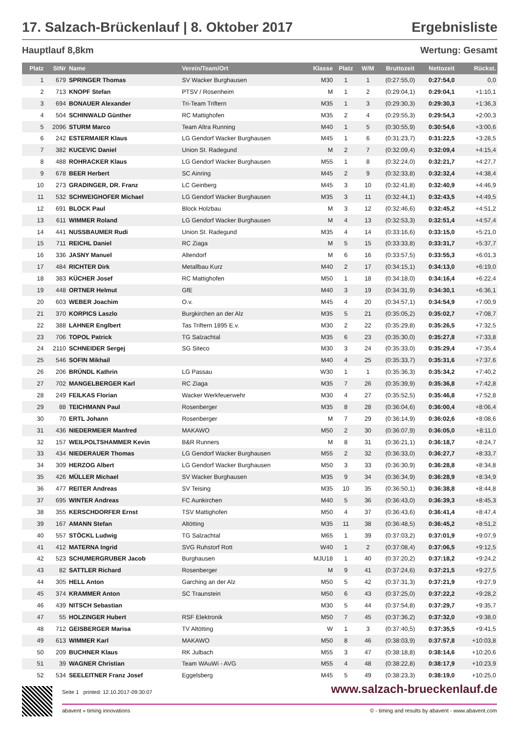17. Salzach-Brückenlauf | 8. Oktober 2017 Ergebnisliste
Hauptlauf 8,8km Wertung: Gesamt
| Platz | StNr | Name | Verein/Team/Ort | Klasse | Platz | W/M | Bruttozeit | Nettozeit | Rückst. |
| --- | --- | --- | --- | --- | --- | --- | --- | --- | --- |
| 1 | 679 | SPRINGER Thomas | SV Wacker Burghausen | M30 | 1 | 1 | (0:27:55,0) | 0:27:54,0 | 0,0 |
| 2 | 713 | KNOPF Stefan | PTSV / Rosenheim | M | 1 | 2 | (0:29:04,1) | 0:29:04,1 | +1:10,1 |
| 3 | 694 | BONAUER Alexander | Tri-Team Triftern | M35 | 1 | 3 | (0:29:30,3) | 0:29:30,3 | +1:36,3 |
| 4 | 504 | SCHINWALD Günther | RC Mattighofen | M35 | 2 | 4 | (0:29:55,3) | 0:29:54,3 | +2:00,3 |
| 5 | 2096 | STURM Marco | Team Altra Running | M40 | 1 | 5 | (0:30:55,9) | 0:30:54,6 | +3:00,6 |
| 6 | 242 | ESTERMAIER Klaus | LG Gendorf Wacker Burghausen | M45 | 1 | 6 | (0:31:23,7) | 0:31:22,5 | +3:28,5 |
| 7 | 382 | KUCEVIC Daniel | Union St. Radegund | M | 2 | 7 | (0:32:09,4) | 0:32:09,4 | +4:15,4 |
| 8 | 488 | ROHRACKER Klaus | LG Gendorf Wacker Burghausen | M55 | 1 | 8 | (0:32:24,0) | 0:32:21,7 | +4:27,7 |
| 9 | 678 | BEER Herbert | SC Ainring | M45 | 2 | 9 | (0:32:33,8) | 0:32:32,4 | +4:38,4 |
| 10 | 273 | GRADINGER, DR. Franz | LC Geinberg | M45 | 3 | 10 | (0:32:41,8) | 0:32:40,9 | +4:46,9 |
| 11 | 532 | SCHWEIGHOFER Michael | LG Gendorf Wacker Burghausen | M35 | 3 | 11 | (0:32:44,1) | 0:32:43,5 | +4:49,5 |
| 12 | 691 | BLOCK Paul | Block Holzbau | M | 3 | 12 | (0:32:46,6) | 0:32:45,2 | +4:51,2 |
| 13 | 611 | WIMMER Roland | LG Gendorf Wacker Burghausen | M | 4 | 13 | (0:32:53,3) | 0:32:51,4 | +4:57,4 |
| 14 | 441 | NUSSBAUMER Rudi | Union St. Radegund | M35 | 4 | 14 | (0:33:16,6) | 0:33:15,0 | +5:21,0 |
| 15 | 711 | REICHL Daniel | RC Ziaga | M | 5 | 15 | (0:33:33,8) | 0:33:31,7 | +5:37,7 |
| 16 | 336 | JASNY Manuel | Altendorf | M | 6 | 16 | (0:33:57,5) | 0:33:55,3 | +6:01,3 |
| 17 | 484 | RICHTER Dirk | Metallbau Kurz | M40 | 2 | 17 | (0:34:15,1) | 0:34:13,0 | +6:19,0 |
| 18 | 383 | KÜCHER Josef | RC Mattighofen | M50 | 1 | 18 | (0:34:18,0) | 0:34:16,4 | +6:22,4 |
| 19 | 448 | ORTNER Helmut | GfE | M40 | 3 | 19 | (0:34:31,9) | 0:34:30,1 | +6:36,1 |
| 20 | 603 | WEBER Joachim | O.v. | M45 | 4 | 20 | (0:34:57,1) | 0:34:54,9 | +7:00,9 |
| 21 | 370 | KORPICS Laszlo | Burgkirchen an der Alz | M35 | 5 | 21 | (0:35:05,2) | 0:35:02,7 | +7:08,7 |
| 22 | 388 | LAHNER Englbert | Tas Triftern 1895 E.v. | M30 | 2 | 22 | (0:35:29,8) | 0:35:26,5 | +7:32,5 |
| 23 | 706 | TOPOL Patrick | TG Salzachtal | M35 | 6 | 23 | (0:35:30,0) | 0:35:27,8 | +7:33,8 |
| 24 | 2110 | SCHNEIDER Sergej | SG Siteco | M30 | 3 | 24 | (0:35:33,0) | 0:35:29,4 | +7:35,4 |
| 25 | 546 | SOFIN Mikhail | | M40 | 4 | 25 | (0:35:33,7) | 0:35:31,6 | +7:37,6 |
| 26 | 206 | BRÜNDL Kathrin | LG Passau | W30 | 1 | 1 | (0:35:36,3) | 0:35:34,2 | +7:40,2 |
| 27 | 702 | MANGELBERGER Karl | RC Ziaga | M35 | 7 | 26 | (0:35:39,9) | 0:35:36,8 | +7:42,8 |
| 28 | 249 | FEILKAS Florian | Wacker Werkfeuerwehr | M30 | 4 | 27 | (0:35:52,5) | 0:35:46,8 | +7:52,8 |
| 29 | 88 | TEICHMANN Paul | Rosenberger | M35 | 8 | 28 | (0:36:04,6) | 0:36:00,4 | +8:06,4 |
| 30 | 70 | ERTL Johann | Rosenberger | M | 7 | 29 | (0:36:14,9) | 0:36:02,6 | +8:08,6 |
| 31 | 436 | NIEDERMEIER Manfred | MAKAWO | M50 | 2 | 30 | (0:36:07,9) | 0:36:05,0 | +8:11,0 |
| 32 | 157 | WEILPOLTSHAMMER Kevin | B&R Runners | M | 8 | 31 | (0:36:21,1) | 0:36:18,7 | +8:24,7 |
| 33 | 434 | NIEDERAUER Thomas | LG Gendorf Wacker Burghausen | M55 | 2 | 32 | (0:36:33,0) | 0:36:27,7 | +8:33,7 |
| 34 | 309 | HERZOG Albert | LG Gendorf Wacker Burghausen | M50 | 3 | 33 | (0:36:30,9) | 0:36:28,8 | +8:34,8 |
| 35 | 426 | MÜLLER Michael | SV Wacker Burghausen | M35 | 9 | 34 | (0:36:34,9) | 0:36:28,9 | +8:34,9 |
| 36 | 477 | REITER Andreas | SV Teising | M35 | 10 | 35 | (0:36:50,1) | 0:36:38,8 | +8:44,8 |
| 37 | 695 | WINTER Andreas | FC Aunkirchen | M40 | 5 | 36 | (0:36:43,0) | 0:36:39,3 | +8:45,3 |
| 38 | 355 | KERSCHDORFER Ernst | TSV Mattighofen | M50 | 4 | 37 | (0:36:43,6) | 0:36:41,4 | +8:47,4 |
| 39 | 167 | AMANN Stefan | Altötting | M35 | 11 | 38 | (0:36:48,5) | 0:36:45,2 | +8:51,2 |
| 40 | 557 | STÖCKL Ludwig | TG Salzachtal | M65 | 1 | 39 | (0:37:03,2) | 0:37:01,9 | +9:07,9 |
| 41 | 412 | MATERNA Ingrid | SVG Ruhstorf Rott | W40 | 1 | 2 | (0:37:08,4) | 0:37:06,5 | +9:12,5 |
| 42 | 523 | SCHUMERGRUBER Jacob | Burghausen | MJU18 | 1 | 40 | (0:37:20,2) | 0:37:18,2 | +9:24,2 |
| 43 | 82 | SATTLER Richard | Rosenberger | M | 9 | 41 | (0:37:24,6) | 0:37:21,5 | +9:27,5 |
| 44 | 305 | HELL Anton | Garching an der Alz | M50 | 5 | 42 | (0:37:31,3) | 0:37:21,9 | +9:27,9 |
| 45 | 374 | KRAMMER Anton | SC Traunstein | M50 | 6 | 43 | (0:37:25,0) | 0:37:22,2 | +9:28,2 |
| 46 | 439 | NITSCH Sebastian | | M30 | 5 | 44 | (0:37:54,8) | 0:37:29,7 | +9:35,7 |
| 47 | 55 | HOLZINGER Hubert | RSF Elektronik | M50 | 7 | 45 | (0:37:36,2) | 0:37:32,0 | +9:38,0 |
| 48 | 712 | GEISBERGER Marisa | TV Altötting | W | 1 | 3 | (0:37:40,5) | 0:37:35,5 | +9:41,5 |
| 49 | 613 | WIMMER Karl | MAKAWO | M50 | 8 | 46 | (0:38:03,9) | 0:37:57,8 | +10:03,8 |
| 50 | 209 | BUCHNER Klaus | RK Julbach | M55 | 3 | 47 | (0:38:18,8) | 0:38:14,6 | +10:20,6 |
| 51 | 39 | WAGNER Christian | Team WAuWi - AVG | M55 | 4 | 48 | (0:38:22,8) | 0:38:17,9 | +10:23,9 |
| 52 | 534 | SEELEITNER Franz Josef | Eggelsberg | M45 | 5 | 49 | (0:38:23,3) | 0:38:19,0 | +10:25,0 |
Seite 1 printed: 12.10.2017-09:30:07
abavent » timing innovations © - timing and results by abavent - www.abavent.com
www.salzach-brueckenlauf.de